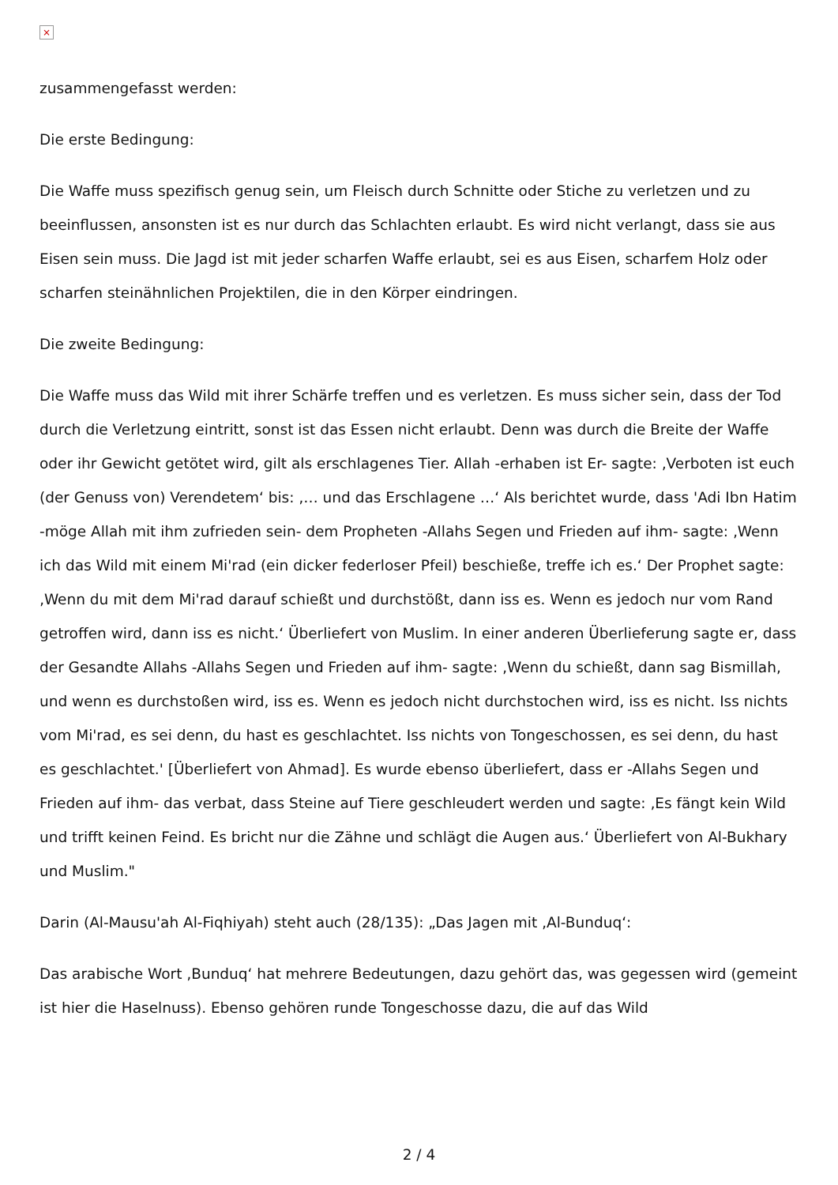×
zusammengefasst werden:
Die erste Bedingung:
Die Waffe muss spezifisch genug sein, um Fleisch durch Schnitte oder Stiche zu verletzen und zu beeinflussen, ansonsten ist es nur durch das Schlachten erlaubt. Es wird nicht verlangt, dass sie aus Eisen sein muss. Die Jagd ist mit jeder scharfen Waffe erlaubt, sei es aus Eisen, scharfem Holz oder scharfen steinähnlichen Projektilen, die in den Körper eindringen.
Die zweite Bedingung:
Die Waffe muss das Wild mit ihrer Schärfe treffen und es verletzen. Es muss sicher sein, dass der Tod durch die Verletzung eintritt, sonst ist das Essen nicht erlaubt. Denn was durch die Breite der Waffe oder ihr Gewicht getötet wird, gilt als erschlagenes Tier. Allah -erhaben ist Er- sagte: ‚Verboten ist euch (der Genuss von) Verendetem‘ bis: ‚… und das Erschlagene …‘ Als berichtet wurde, dass 'Adi Ibn Hatim -möge Allah mit ihm zufrieden sein- dem Propheten -Allahs Segen und Frieden auf ihm- sagte: ‚Wenn ich das Wild mit einem Mi'rad (ein dicker federloser Pfeil) beschieße, treffe ich es.‘ Der Prophet sagte: ‚Wenn du mit dem Mi'rad darauf schießt und durchstößt, dann iss es. Wenn es jedoch nur vom Rand getroffen wird, dann iss es nicht.‘ Überliefert von Muslim. In einer anderen Überlieferung sagte er, dass der Gesandte Allahs -Allahs Segen und Frieden auf ihm- sagte: ‚Wenn du schießt, dann sag Bismillah, und wenn es durchstoßen wird, iss es. Wenn es jedoch nicht durchstochen wird, iss es nicht. Iss nichts vom Mi'rad, es sei denn, du hast es geschlachtet. Iss nichts von Tongeschossen, es sei denn, du hast es geschlachtet.' [Überliefert von Ahmad]. Es wurde ebenso überliefert, dass er -Allahs Segen und Frieden auf ihm- das verbat, dass Steine auf Tiere geschleudert werden und sagte: ‚Es fängt kein Wild und trifft keinen Feind. Es bricht nur die Zähne und schlägt die Augen aus.‘ Überliefert von Al-Bukhary und Muslim."
Darin (Al-Mausu'ah Al-Fiqhiyah) steht auch (28/135): „Das Jagen mit ‚Al-Bunduq‘:
Das arabische Wort ‚Bunduq‘ hat mehrere Bedeutungen, dazu gehört das, was gegessen wird (gemeint ist hier die Haselnuss). Ebenso gehören runde Tongeschosse dazu, die auf das Wild
2 / 4